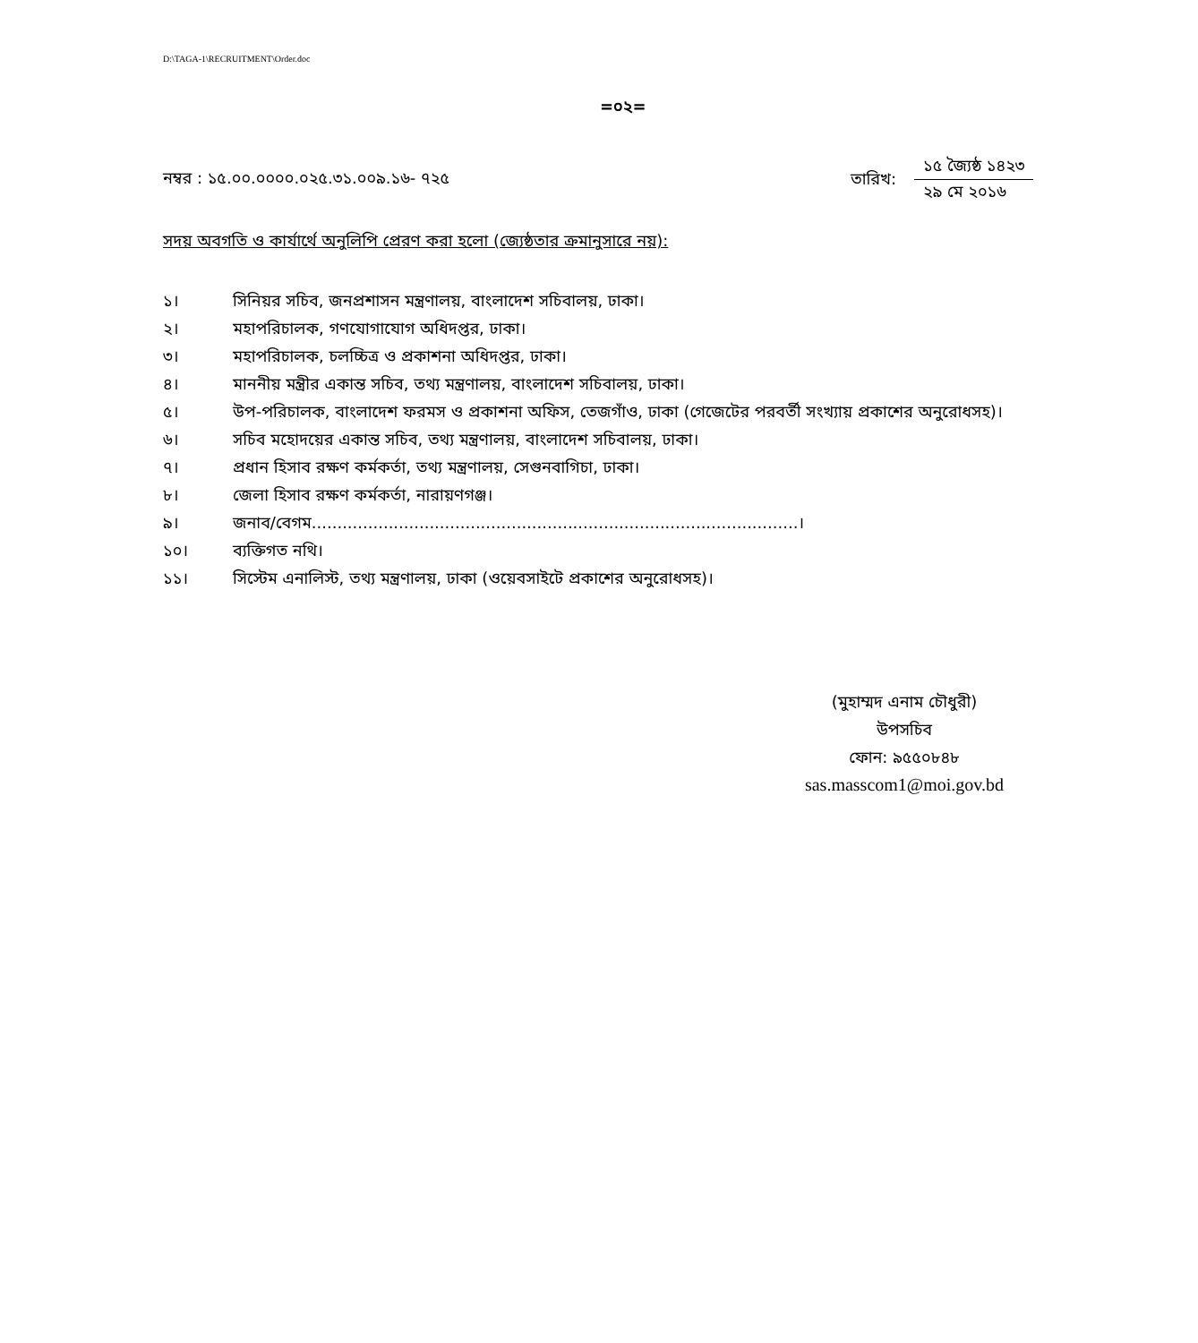D:\TAGA-1\RECRUITMENT\Order.doc
=০২=
নম্বর : ১৫.০০.০০০০.০২৫.৩১.০০৯.১৬- ৭২৫
তারিখ:
১৫ জ্যৈষ্ঠ ১৪২৩
২৯ মে ২০১৬
সদয় অবগতি ও কার্যার্থে অনুলিপি প্রেরণ করা হলো (জ্যেষ্ঠতার ক্রমানুসারে নয়):
১। সিনিয়র সচিব, জনপ্রশাসন মন্ত্রণালয়, বাংলাদেশ সচিবালয়, ঢাকা।
২। মহাপরিচালক, গণযোগাযোগ অধিদপ্তর, ঢাকা।
৩। মহাপরিচালক, চলচ্চিত্র ও প্রকাশনা অধিদপ্তর, ঢাকা।
৪। মাননীয় মন্ত্রীর একান্ত সচিব, তথ্য মন্ত্রণালয়, বাংলাদেশ সচিবালয়, ঢাকা।
৫। উপ-পরিচালক, বাংলাদেশ ফরমস ও প্রকাশনা অফিস, তেজগাঁও, ঢাকা (গেজেটের পরবর্তী সংখ্যায় প্রকাশের অনুরোধসহ)।
৬। সচিব মহোদয়ের একান্ত সচিব, তথ্য মন্ত্রণালয়, বাংলাদেশ সচিবালয়, ঢাকা।
৭। প্রধান হিসাব রক্ষণ কর্মকর্তা, তথ্য মন্ত্রণালয়, সেগুনবাগিচা, ঢাকা।
৮। জেলা হিসাব রক্ষণ কর্মকর্তা, নারায়ণগঞ্জ।
৯। জনাব/বেগম...............................................................................................।
১০। ব্যক্তিগত নথি।
১১। সিস্টেম এনালিস্ট, তথ্য মন্ত্রণালয়, ঢাকা (ওয়েবসাইটে প্রকাশের অনুরোধসহ)।
(মুহাম্মদ এনাম চৌধুরী)
উপসচিব
ফোন: ৯৫৫০৮৪৮
sas.masscom1@moi.gov.bd